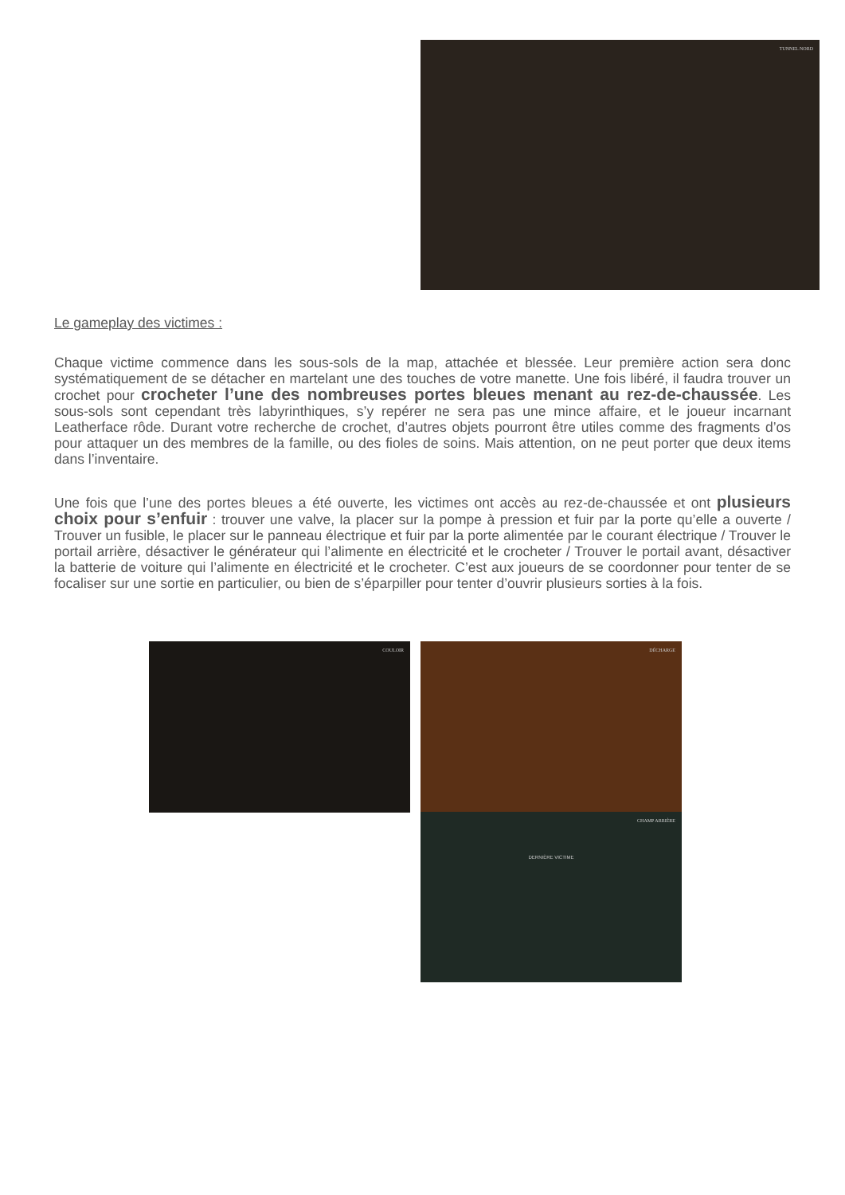TUNNEL NORD
Le gameplay des victimes :
Chaque victime commence dans les sous-sols de la map, attachée et blessée. Leur première action sera donc systématiquement de se détacher en martelant une des touches de votre manette. Une fois libéré, il faudra trouver un crochet pour crocheter l’une des nombreuses portes bleues menant au rez-de-chaussée. Les sous-sols sont cependant très labyrinthiques, s’y repérer ne sera pas une mince affaire, et le joueur incarnant Leatherface rôde. Durant votre recherche de crochet, d’autres objets pourront être utiles comme des fragments d’os pour attaquer un des membres de la famille, ou des fioles de soins. Mais attention, on ne peut porter que deux items dans l’inventaire.
Une fois que l’une des portes bleues a été ouverte, les victimes ont accès au rez-de-chaussée et ont plusieurs choix pour s’enfuir : trouver une valve, la placer sur la pompe à pression et fuir par la porte qu’elle a ouverte / Trouver un fusible, le placer sur le panneau électrique et fuir par la porte alimentée par le courant électrique / Trouver le portail arrière, désactiver le générateur qui l’alimente en électricité et le crocheter / Trouver le portail avant, désactiver la batterie de voiture qui l’alimente en électricité et le crocheter. C’est aux joueurs de se coordonner pour tenter de se focaliser sur une sortie en particulier, ou bien de s’éparpiller pour tenter d’ouvrir plusieurs sorties à la fois.
COULOIR DÉCHARGE
CHAMP ARRIÈRE
DERNIÈRE VICTIME